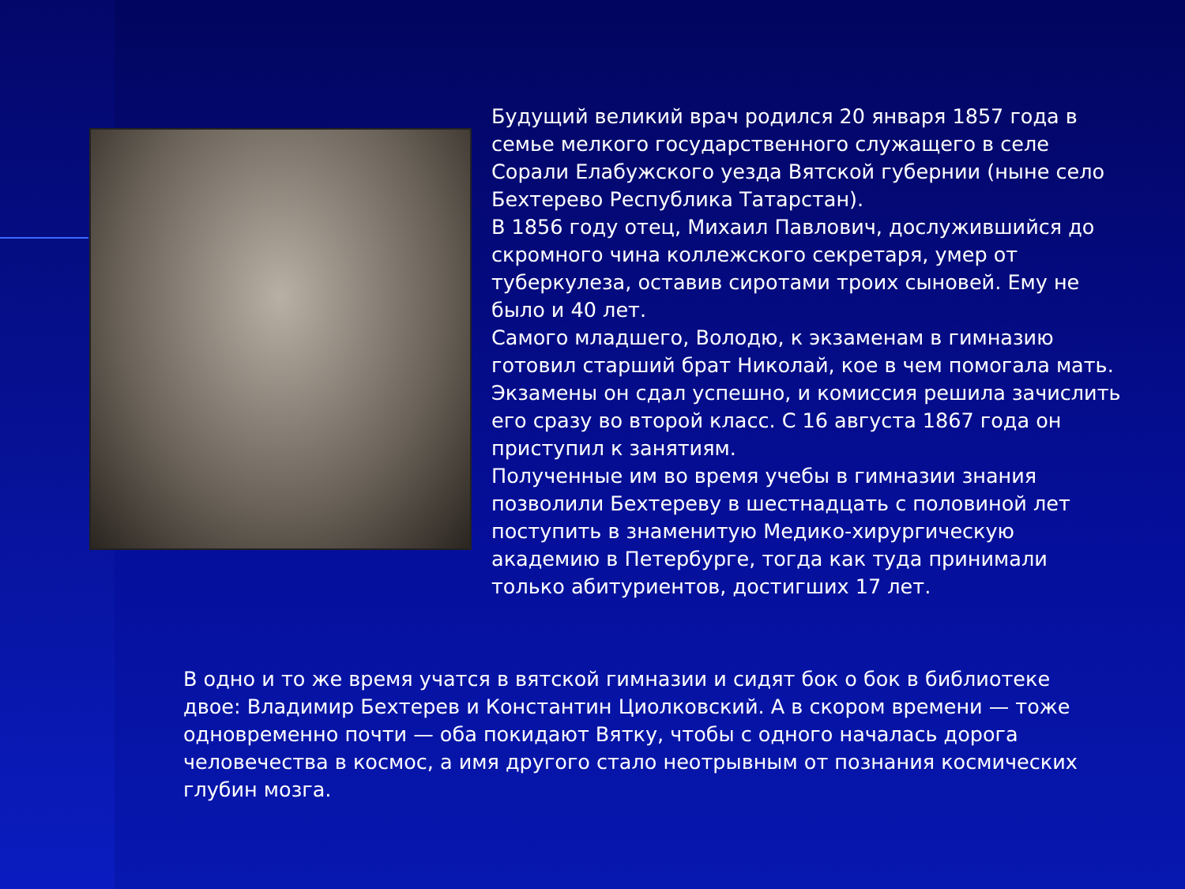Будущий великий врач родился 20 января 1857 года в семье мелкого государственного служащего в селе Сорали Елабужского уезда Вятской губернии (ныне село Бехтерево Республика Татарстан).
В 1856 году отец, Михаил Павлович, дослужившийся до скромного чина коллежского секретаря, умер от туберкулеза, оставив сиротами троих сыновей. Ему не было и 40 лет.
Самого младшего, Володю, к экзаменам в гимназию готовил старший брат Николай, кое в чем помогала мать. Экзамены он сдал успешно, и комиссия решила зачислить его сразу во второй класс. С 16 августа 1867 года он приступил к занятиям.
Полученные им во время учебы в гимназии знания позволили Бехтереву в шестнадцать с половиной лет поступить в знаменитую Медико-хирургическую академию в Петербурге, тогда как туда принимали только абитуриентов, достигших 17 лет.
В одно и то же время учатся в вятской гимназии и сидят бок о бок в библиотеке двое: Владимир Бехтерев и Константин Циолковский. А в скором времени — тоже одновременно почти — оба покидают Вятку, чтобы с одного началась дорога человечества в космос, а имя другого стало неотрывным от познания космических глубин мозга.